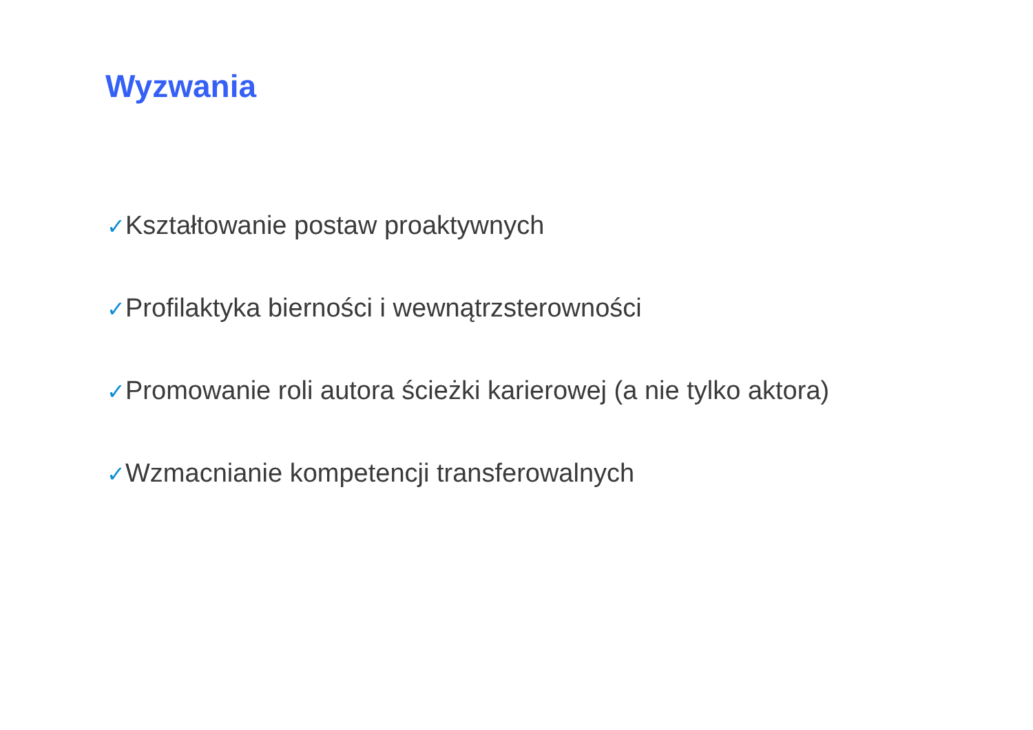Wyzwania
✓Kształtowanie postaw proaktywnych
✓Profilaktyka bierności i wewnątrzsterowności
✓Promowanie roli autora ścieżki karierowej (a nie tylko aktora)
✓Wzmacnianie kompetencji transferowalnych